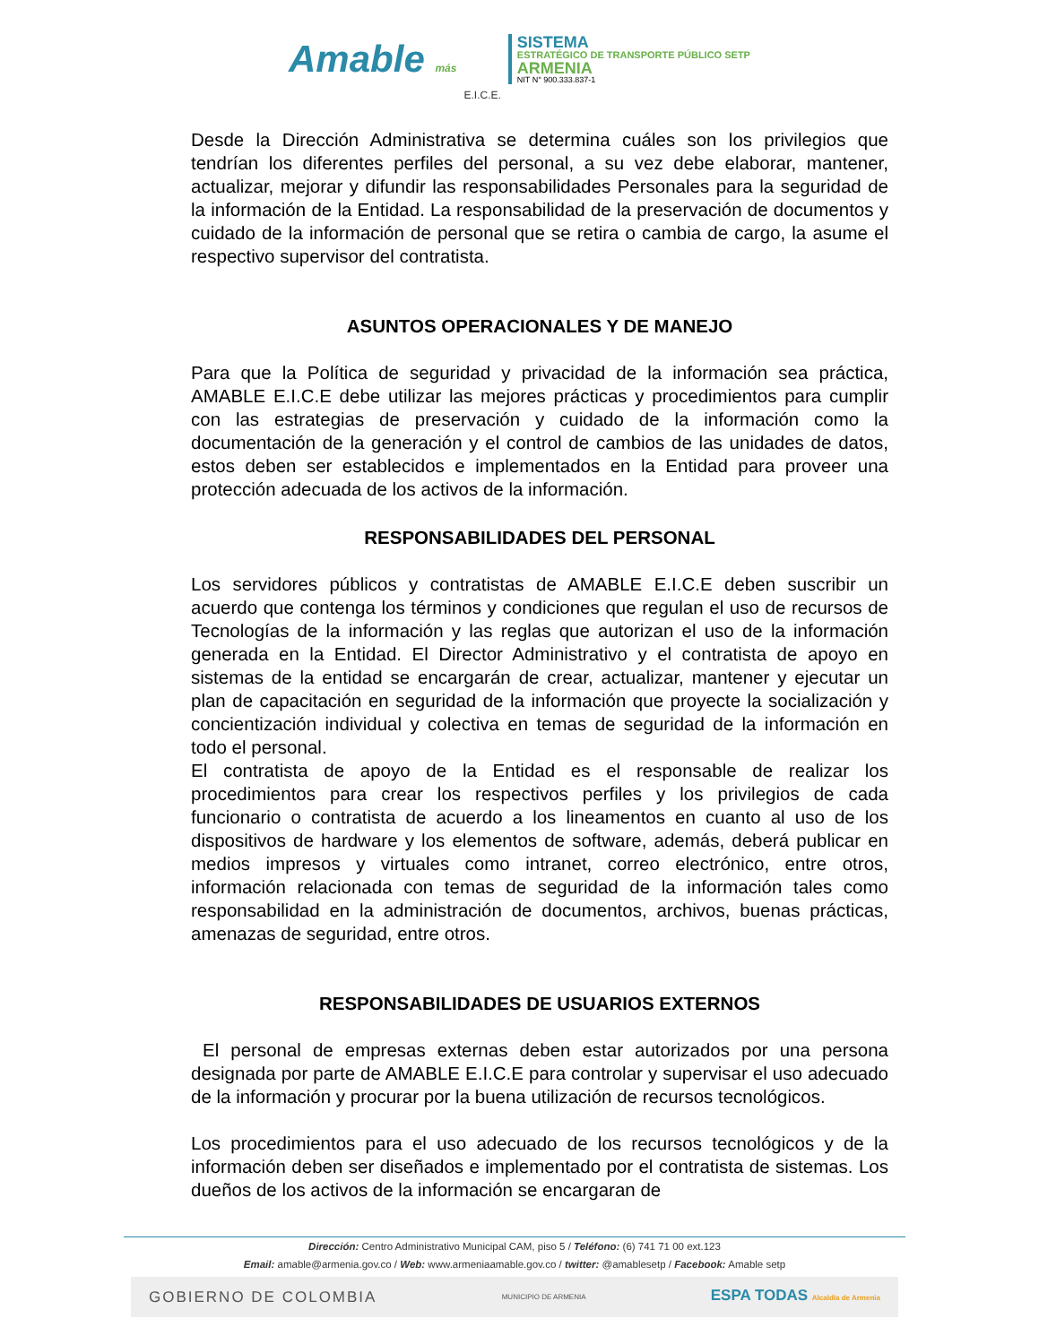Amable más E.I.C.E.
SISTEMA
ESTRATÉGICO DE TRANSPORTE PÚBLICO SETP
ARMENIA
NIT N° 900.333.837-1
Desde la Dirección Administrativa se determina cuáles son los privilegios que tendrían los diferentes perfiles del personal, a su vez debe elaborar, mantener, actualizar, mejorar y difundir las responsabilidades Personales para la seguridad de la información de la Entidad. La responsabilidad de la preservación de documentos y cuidado de la información de personal que se retira o cambia de cargo, la asume el respectivo supervisor del contratista.
ASUNTOS OPERACIONALES Y DE MANEJO
Para que la Política de seguridad y privacidad de la información sea práctica, AMABLE E.I.C.E debe utilizar las mejores prácticas y procedimientos para cumplir con las estrategias de preservación y cuidado de la información como la documentación de la generación y el control de cambios de las unidades de datos, estos deben ser establecidos e implementados en la Entidad para proveer una protección adecuada de los activos de la información.
RESPONSABILIDADES DEL PERSONAL
Los servidores públicos y contratistas de AMABLE E.I.C.E deben suscribir un acuerdo que contenga los términos y condiciones que regulan el uso de recursos de Tecnologías de la información y las reglas que autorizan el uso de la información generada en la Entidad. El Director Administrativo y el contratista de apoyo en sistemas de la entidad se encargarán de crear, actualizar, mantener y ejecutar un plan de capacitación en seguridad de la información que proyecte la socialización y concientización individual y colectiva en temas de seguridad de la información en todo el personal.
El contratista de apoyo de la Entidad es el responsable de realizar los procedimientos para crear los respectivos perfiles y los privilegios de cada funcionario o contratista de acuerdo a los lineamentos en cuanto al uso de los dispositivos de hardware y los elementos de software, además, deberá publicar en medios impresos y virtuales como intranet, correo electrónico, entre otros, información relacionada con temas de seguridad de la información tales como responsabilidad en la administración de documentos, archivos, buenas prácticas, amenazas de seguridad, entre otros.
RESPONSABILIDADES DE USUARIOS EXTERNOS
El personal de empresas externas deben estar autorizados por una persona designada por parte de AMABLE E.I.C.E para controlar y supervisar el uso adecuado de la información y procurar por la buena utilización de recursos tecnológicos.
Los procedimientos para el uso adecuado de los recursos tecnológicos y de la información deben ser diseñados e implementado por el contratista de sistemas. Los dueños de los activos de la información se encargaran de
Dirección: Centro Administrativo Municipal CAM, piso 5 / Teléfono: (6) 741 71 00 ext.123
Email: amable@armenia.gov.co / Web: www.armeniaamable.gov.co / twitter: @amablesetp / Facebook: Amable setp
GOBIERNO DE COLOMBIA MUNICIPIO DE ARMENIA ESPA TODAS Alcaldía de Armenia